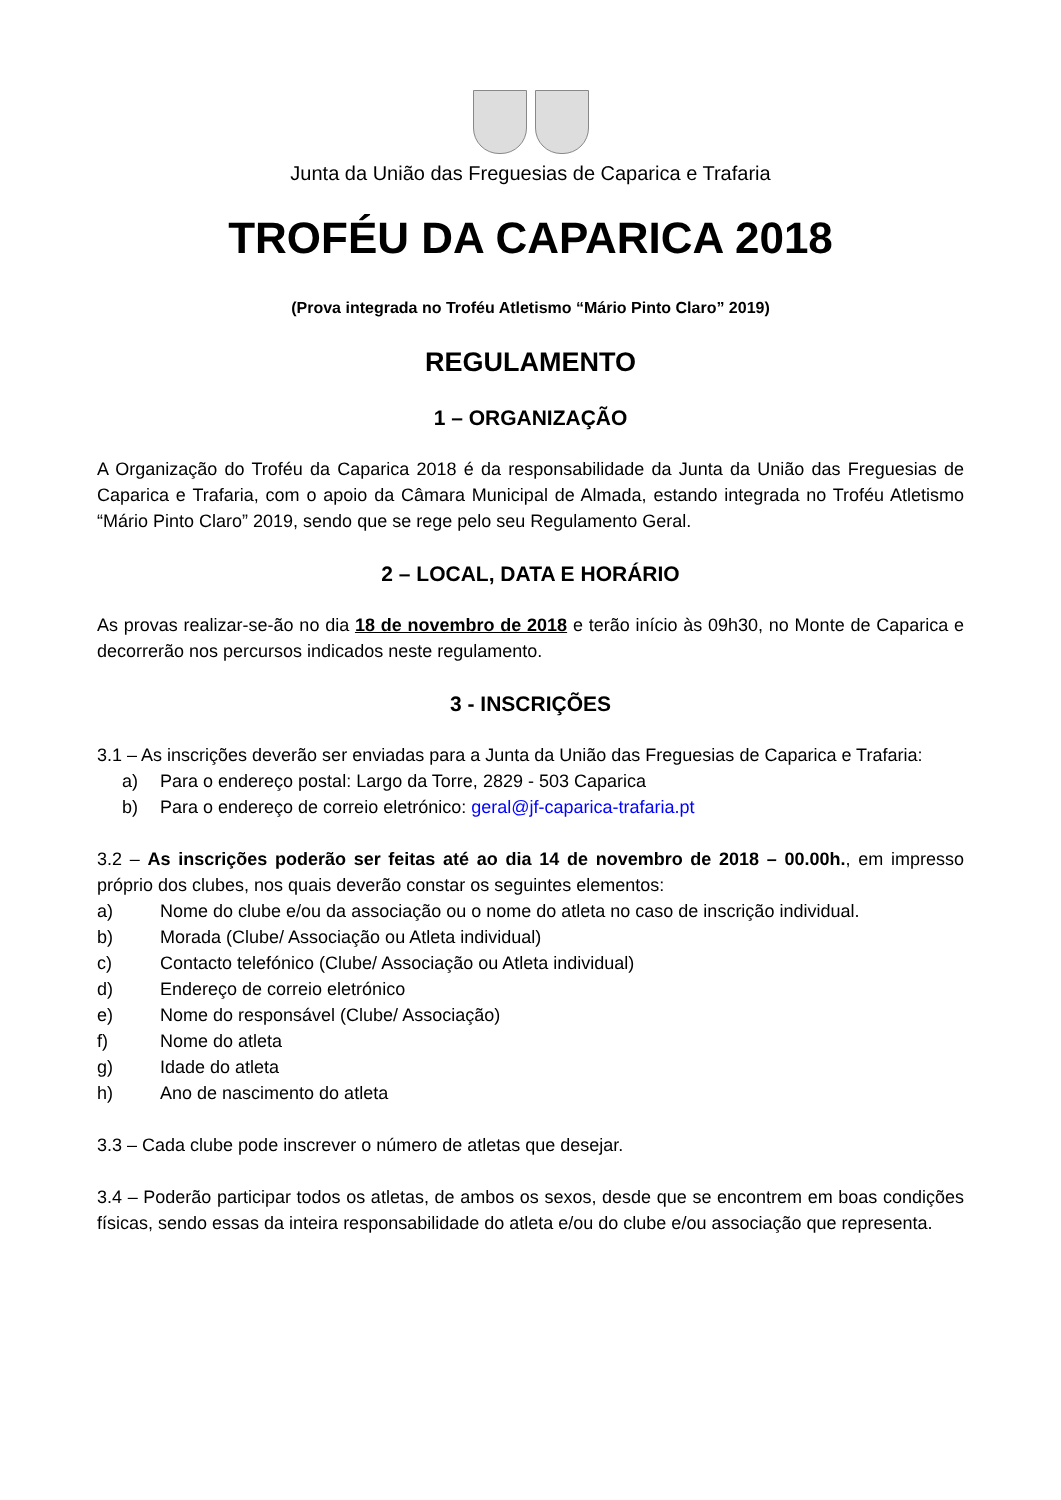Junta da União das Freguesias de Caparica e Trafaria
TROFÉU DA CAPARICA 2018
(Prova integrada no Troféu Atletismo “Mário Pinto Claro” 2019)
REGULAMENTO
1 – ORGANIZAÇÃO
A Organização do Troféu da Caparica 2018 é da responsabilidade da Junta da União das Freguesias de Caparica e Trafaria, com o apoio da Câmara Municipal de Almada, estando integrada no Troféu Atletismo “Mário Pinto Claro” 2019, sendo que se rege pelo seu Regulamento Geral.
2 – LOCAL, DATA E HORÁRIO
As provas realizar-se-ão no dia 18 de novembro de 2018 e terão início às 09h30, no Monte de Caparica e decorrerão nos percursos indicados neste regulamento.
3 - INSCRIÇÕES
3.1 – As inscrições deverão ser enviadas para a Junta da União das Freguesias de Caparica e Trafaria:
a) Para o endereço postal: Largo da Torre, 2829 - 503 Caparica
b) Para o endereço de correio eletrónico: geral@jf-caparica-trafaria.pt
3.2 – As inscrições poderão ser feitas até ao dia 14 de novembro de 2018 – 00.00h., em impresso próprio dos clubes, nos quais deverão constar os seguintes elementos:
a) Nome do clube e/ou da associação ou o nome do atleta no caso de inscrição individual.
b) Morada (Clube/ Associação ou Atleta individual)
c) Contacto telefónico (Clube/ Associação ou Atleta individual)
d) Endereço de correio eletrónico
e) Nome do responsável (Clube/ Associação)
f) Nome do atleta
g) Idade do atleta
h) Ano de nascimento do atleta
3.3 – Cada clube pode inscrever o número de atletas que desejar.
3.4 – Poderão participar todos os atletas, de ambos os sexos, desde que se encontrem em boas condições físicas, sendo essas da inteira responsabilidade do atleta e/ou do clube e/ou associação que representa.